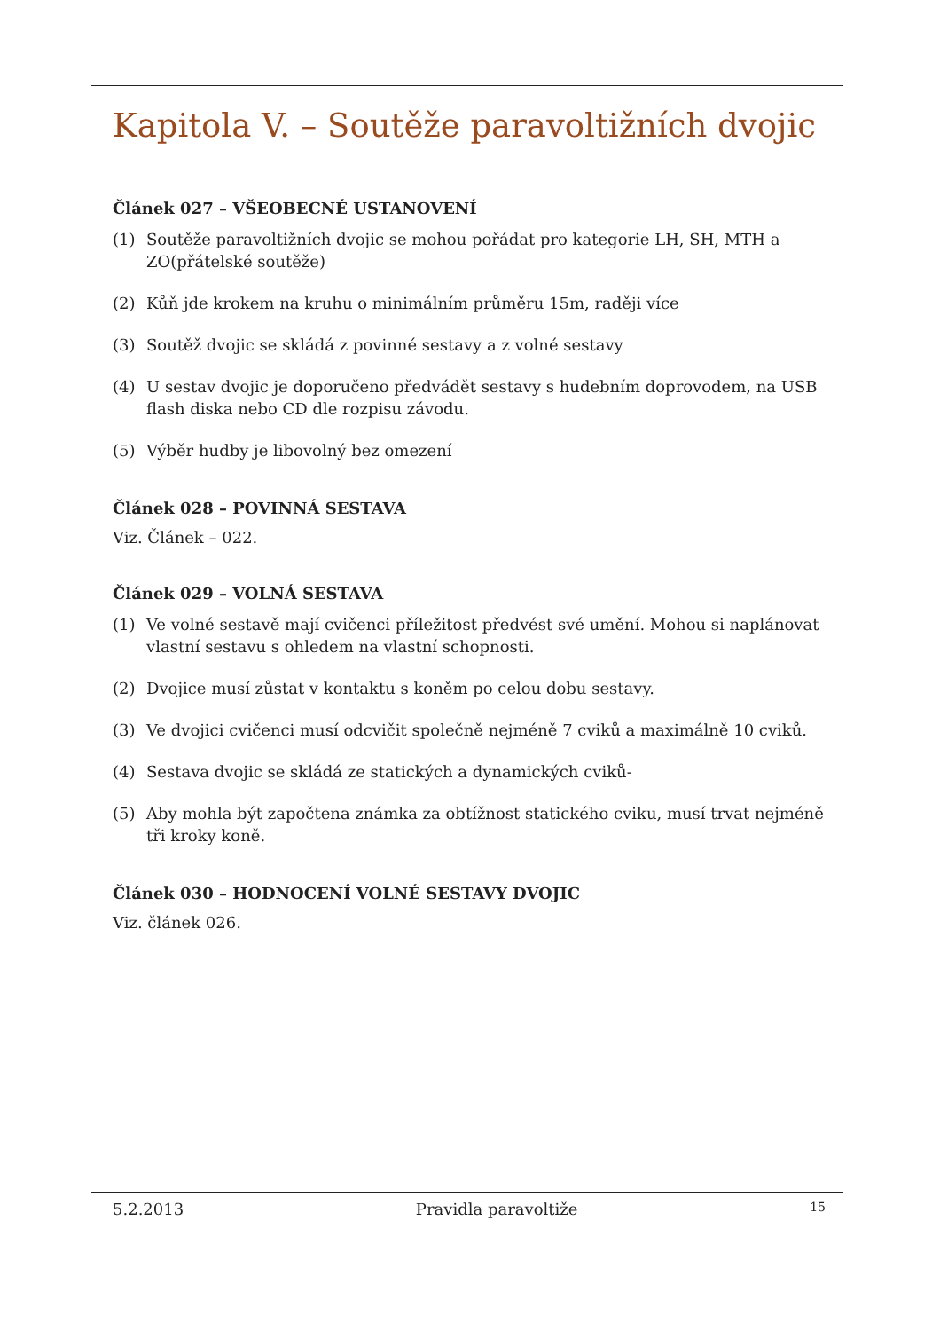Kapitola V. – Soutěže paravoltižních dvojic
Článek 027 – VŠEOBECNÉ USTANOVENÍ
(1) Soutěže paravoltižních dvojic se mohou pořádat pro kategorie LH, SH, MTH a ZO(přátelské soutěže)
(2) Kůň jde krokem na kruhu o minimálním průměru 15m, raději více
(3) Soutěž dvojic se skládá z povinné sestavy a z volné sestavy
(4) U sestav dvojic je doporučeno předvádět sestavy s hudebním doprovodem, na USB flash diska nebo CD dle rozpisu závodu.
(5) Výběr hudby je libovolný bez omezení
Článek 028 – POVINNÁ SESTAVA
Viz. Článek – 022.
Článek 029 – VOLNÁ SESTAVA
(1) Ve volné sestavě mají cvičenci příležitost předvést své umění. Mohou si naplánovat vlastní sestavu s ohledem na vlastní schopnosti.
(2) Dvojice musí zůstat v kontaktu s koněm po celou dobu sestavy.
(3) Ve dvojici cvičenci musí odcvičit společně nejméně 7 cviků a maximálně 10 cviků.
(4) Sestava dvojic se skládá ze statických a dynamických cviků-
(5) Aby mohla být započtena známka za obtížnost statického cviku, musí trvat nejméně tři kroky koně.
Článek 030 – HODNOCENÍ VOLNÉ SESTAVY DVOJIC
Viz. článek 026.
5.2.2013 Pravidla paravoltiže 15